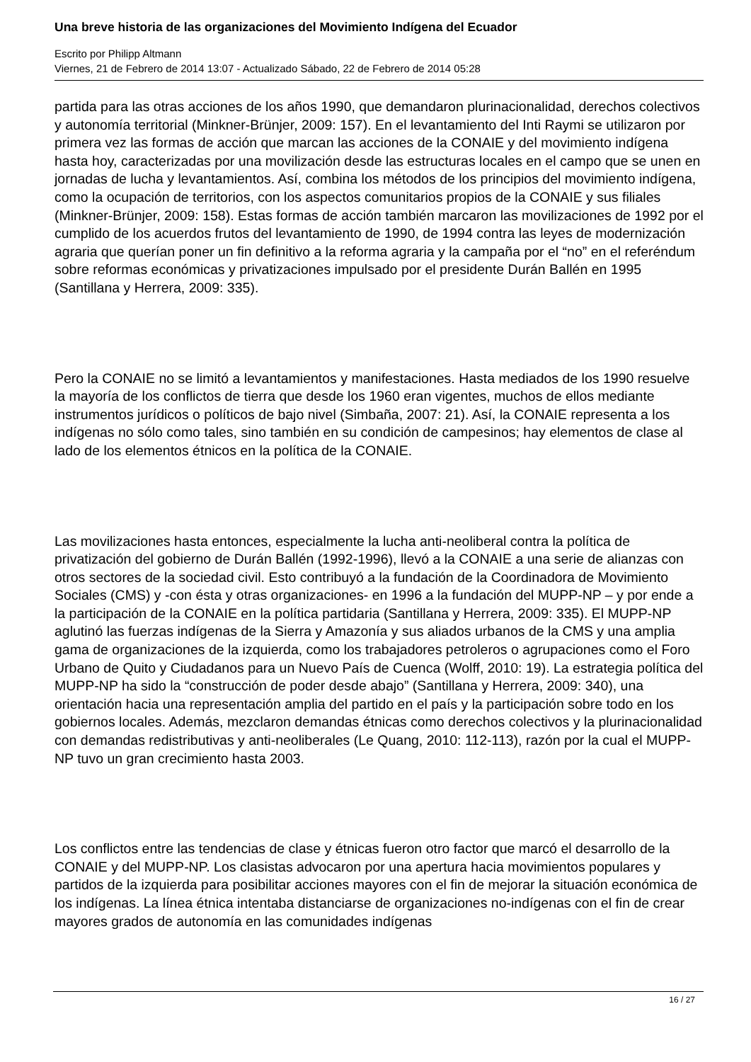Una breve historia de las organizaciones del Movimiento Indígena del Ecuador
Escrito por Philipp Altmann
Viernes, 21 de Febrero de 2014 13:07 - Actualizado Sábado, 22 de Febrero de 2014 05:28
partida para las otras acciones de los años 1990, que demandaron plurinacionalidad, derechos colectivos y autonomía territorial (Minkner-Brünjer, 2009: 157). En el levantamiento del Inti Raymi se utilizaron por primera vez las formas de acción que marcan las acciones de la CONAIE y del movimiento indígena hasta hoy, caracterizadas por una movilización desde las estructuras locales en el campo que se unen en jornadas de lucha y levantamientos. Así, combina los métodos de los principios del movimiento indígena, como la ocupación de territorios, con los aspectos comunitarios propios de la CONAIE y sus filiales (Minkner-Brünjer, 2009: 158). Estas formas de acción también marcaron las movilizaciones de 1992 por el cumplido de los acuerdos frutos del levantamiento de 1990, de 1994 contra las leyes de modernización agraria que querían poner un fin definitivo a la reforma agraria y la campaña por el “no” en el referéndum sobre reformas económicas y privatizaciones impulsado por el presidente Durán Ballén en 1995 (Santillana y Herrera, 2009: 335).
Pero la CONAIE no se limitó a levantamientos y manifestaciones. Hasta mediados de los 1990 resuelve la mayoría de los conflictos de tierra que desde los 1960 eran vigentes, muchos de ellos mediante instrumentos jurídicos o políticos de bajo nivel (Simbaña, 2007: 21). Así, la CONAIE representa a los indígenas no sólo como tales, sino también en su condición de campesinos; hay elementos de clase al lado de los elementos étnicos en la política de la CONAIE.
Las movilizaciones hasta entonces, especialmente la lucha anti-neoliberal contra la política de privatización del gobierno de Durán Ballén (1992-1996), llevó a la CONAIE a una serie de alianzas con otros sectores de la sociedad civil. Esto contribuyó a la fundación de la Coordinadora de Movimiento Sociales (CMS) y -con ésta y otras organizaciones- en 1996 a la fundación del MUPP-NP – y por ende a la participación de la CONAIE en la política partidaria (Santillana y Herrera, 2009: 335). El MUPP-NP aglutinó las fuerzas indígenas de la Sierra y Amazonía y sus aliados urbanos de la CMS y una amplia gama de organizaciones de la izquierda, como los trabajadores petroleros o agrupaciones como el Foro Urbano de Quito y Ciudadanos para un Nuevo País de Cuenca (Wolff, 2010: 19). La estrategia política del MUPP-NP ha sido la “construcción de poder desde abajo” (Santillana y Herrera, 2009: 340), una orientación hacia una representación amplia del partido en el país y la participación sobre todo en los gobiernos locales. Además, mezclaron demandas étnicas como derechos colectivos y la plurinacionalidad con demandas redistributivas y anti-neoliberales (Le Quang, 2010: 112-113), razón por la cual el MUPP-NP tuvo un gran crecimiento hasta 2003.
Los conflictos entre las tendencias de clase y étnicas fueron otro factor que marcó el desarrollo de la CONAIE y del MUPP-NP. Los clasistas advocaron por una apertura hacia movimientos populares y partidos de la izquierda para posibilitar acciones mayores con el fin de mejorar la situación económica de los indígenas. La línea étnica intentaba distanciarse de organizaciones no-indígenas con el fin de crear mayores grados de autonomía en las comunidades indígenas
16 / 27